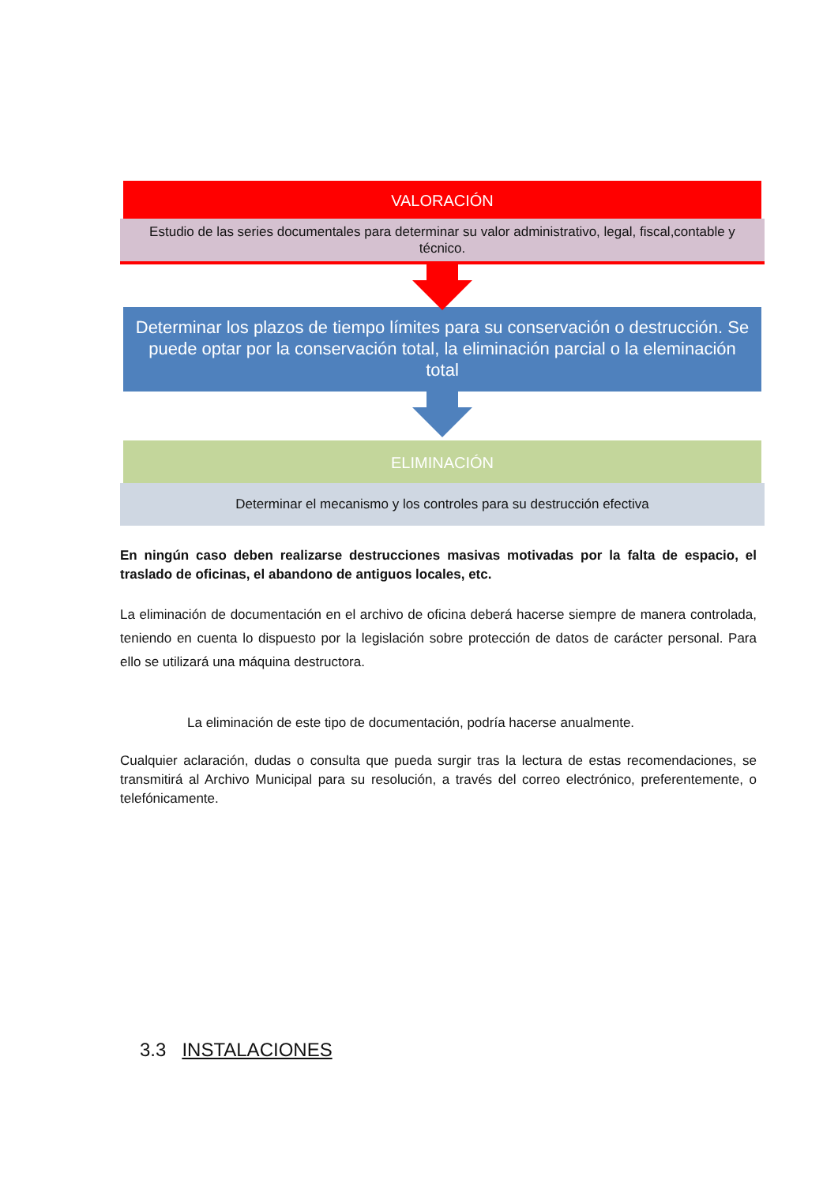VALORACIÓN
Estudio de las series documentales para determinar su valor administrativo, legal, fiscal,contable y técnico.
Determinar los plazos de tiempo límites para su conservación o destrucción. Se puede optar por la conservación total, la eliminación parcial o la eleminación total
ELIMINACIÓN
Determinar el mecanismo y los controles para su destrucción efectiva
En ningún caso deben realizarse destrucciones masivas motivadas por la falta de espacio, el traslado de oficinas, el abandono de antiguos locales, etc.
La eliminación de documentación en el archivo de oficina deberá hacerse siempre de manera controlada, teniendo en cuenta lo dispuesto por la legislación sobre protección de datos de carácter personal. Para ello se utilizará una máquina destructora.
La eliminación de este tipo de documentación, podría hacerse anualmente.
Cualquier aclaración, dudas o consulta que pueda surgir tras la lectura de estas recomendaciones, se transmitirá al Archivo Municipal para su resolución, a través del correo electrónico, preferentemente, o telefónicamente.
3.3 INSTALACIONES